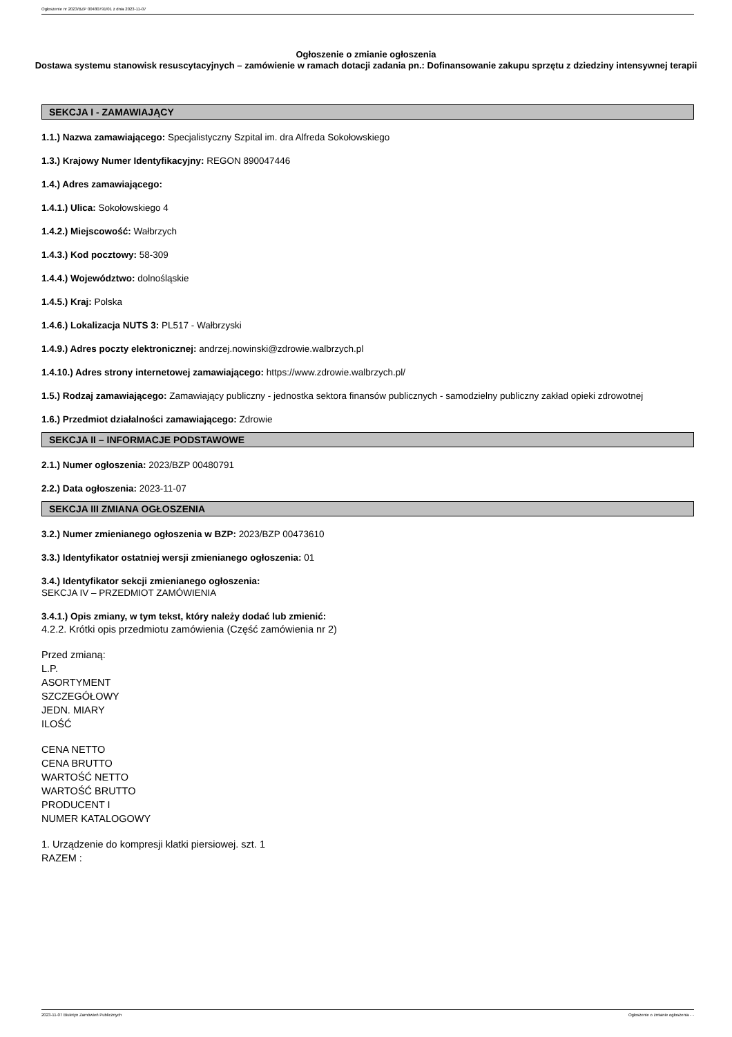Ogłoszenie nr 2023/BZP 00480791/01 z dnia 2023-11-07
Ogłoszenie o zmianie ogłoszenia
Dostawa systemu stanowisk resuscytacyjnych – zamówienie w ramach dotacji zadania pn.: Dofinansowanie zakupu sprzętu z dziedziny intensywnej terapii
SEKCJA I - ZAMAWIAJĄCY
1.1.) Nazwa zamawiającego: Specjalistyczny Szpital im. dra Alfreda Sokołowskiego
1.3.) Krajowy Numer Identyfikacyjny: REGON 890047446
1.4.) Adres zamawiającego:
1.4.1.) Ulica: Sokołowskiego 4
1.4.2.) Miejscowość: Wałbrzych
1.4.3.) Kod pocztowy: 58-309
1.4.4.) Województwo: dolnośląskie
1.4.5.) Kraj: Polska
1.4.6.) Lokalizacja NUTS 3: PL517 - Wałbrzyski
1.4.9.) Adres poczty elektronicznej: andrzej.nowinski@zdrowie.walbrzych.pl
1.4.10.) Adres strony internetowej zamawiającego: https://www.zdrowie.walbrzych.pl/
1.5.) Rodzaj zamawiającego: Zamawiający publiczny - jednostka sektora finansów publicznych - samodzielny publiczny zakład opieki zdrowotnej
1.6.) Przedmiot działalności zamawiającego: Zdrowie
SEKCJA II – INFORMACJE PODSTAWOWE
2.1.) Numer ogłoszenia: 2023/BZP 00480791
2.2.) Data ogłoszenia: 2023-11-07
SEKCJA III ZMIANA OGŁOSZENIA
3.2.) Numer zmienianego ogłoszenia w BZP: 2023/BZP 00473610
3.3.) Identyfikator ostatniej wersji zmienianego ogłoszenia: 01
3.4.) Identyfikator sekcji zmienianego ogłoszenia:
SEKCJA IV – PRZEDMIOT ZAMÓWIENIA
3.4.1.) Opis zmiany, w tym tekst, który należy dodać lub zmienić:
4.2.2. Krótki opis przedmiotu zamówienia (Część zamówienia nr 2)
Przed zmianą:
L.P.
ASORTYMENT
SZCZEGÓŁOWY
JEDN. MIARY
ILOŚĆ
CENA NETTO
CENA BRUTTO
WARTOŚĆ NETTO
WARTOŚĆ BRUTTO
PRODUCENT I
NUMER KATALOGOWY
1. Urządzenie do kompresji klatki piersiowej. szt. 1
RAZEM :
2023-11-07 Biuletyn Zamówień Publicznych Ogłoszenie o zmianie ogłoszenia - -